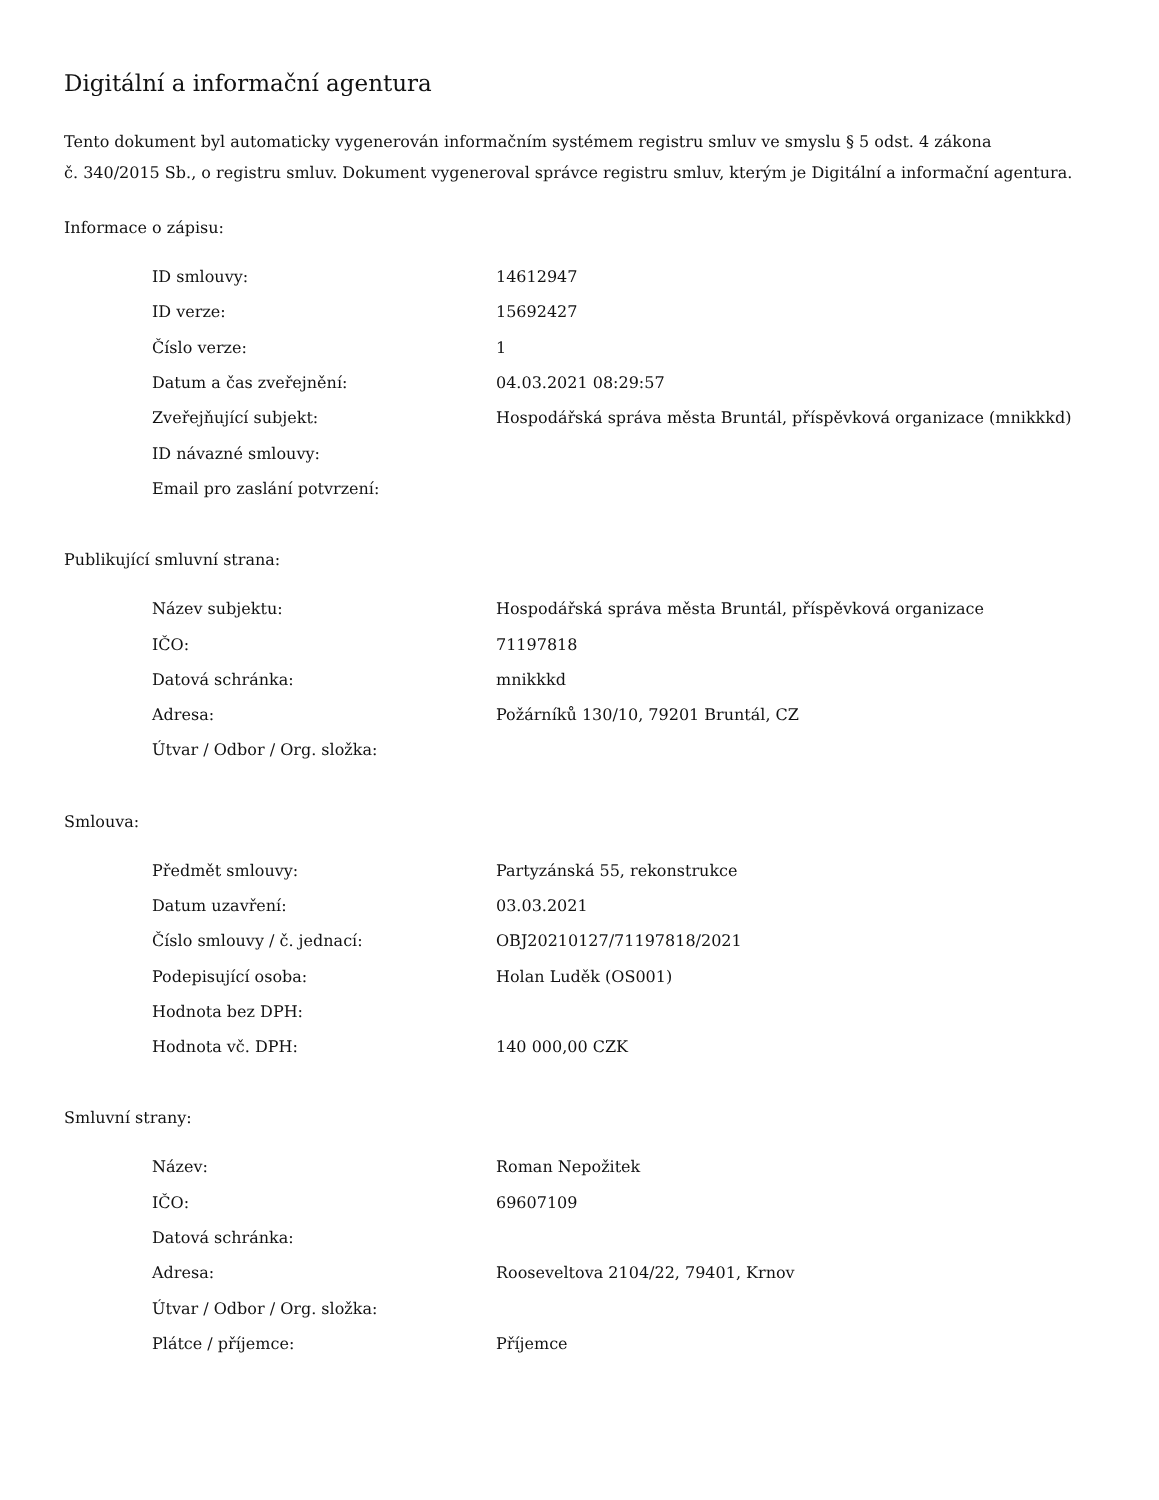Digitální a informační agentura
Tento dokument byl automaticky vygenerován informačním systémem registru smluv ve smyslu § 5 odst. 4 zákona
č. 340/2015 Sb., o registru smluv. Dokument vygeneroval správce registru smluv, kterým je Digitální a informační agentura.
Informace o zápisu:
| ID smlouvy: | 14612947 |
| ID verze: | 15692427 |
| Číslo verze: | 1 |
| Datum a čas zveřejnění: | 04.03.2021 08:29:57 |
| Zveřejňující subjekt: | Hospodářská správa města Bruntál, příspěvková organizace (mnikkkd) |
| ID návazné smlouvy: | |
| Email pro zaslání potvrzení: | |
Publikující smluvní strana:
| Název subjektu: | Hospodářská správa města Bruntál, příspěvková organizace |
| IČO: | 71197818 |
| Datová schránka: | mnikkkd |
| Adresa: | Požárníků 130/10, 79201 Bruntál, CZ |
| Útvar / Odbor / Org. složka: | |
Smlouva:
| Předmět smlouvy: | Partyzánská 55, rekonstrukce |
| Datum uzavření: | 03.03.2021 |
| Číslo smlouvy / č. jednací: | OBJ20210127/71197818/2021 |
| Podepisující osoba: | Holan Luděk (OS001) |
| Hodnota bez DPH: | |
| Hodnota vč. DPH: | 140 000,00 CZK |
Smluvní strany:
| Název: | Roman Nepožitek |
| IČO: | 69607109 |
| Datová schránka: | |
| Adresa: | Rooseveltova 2104/22, 79401, Krnov |
| Útvar / Odbor / Org. složka: | |
| Plátce / příjemce: | Příjemce |